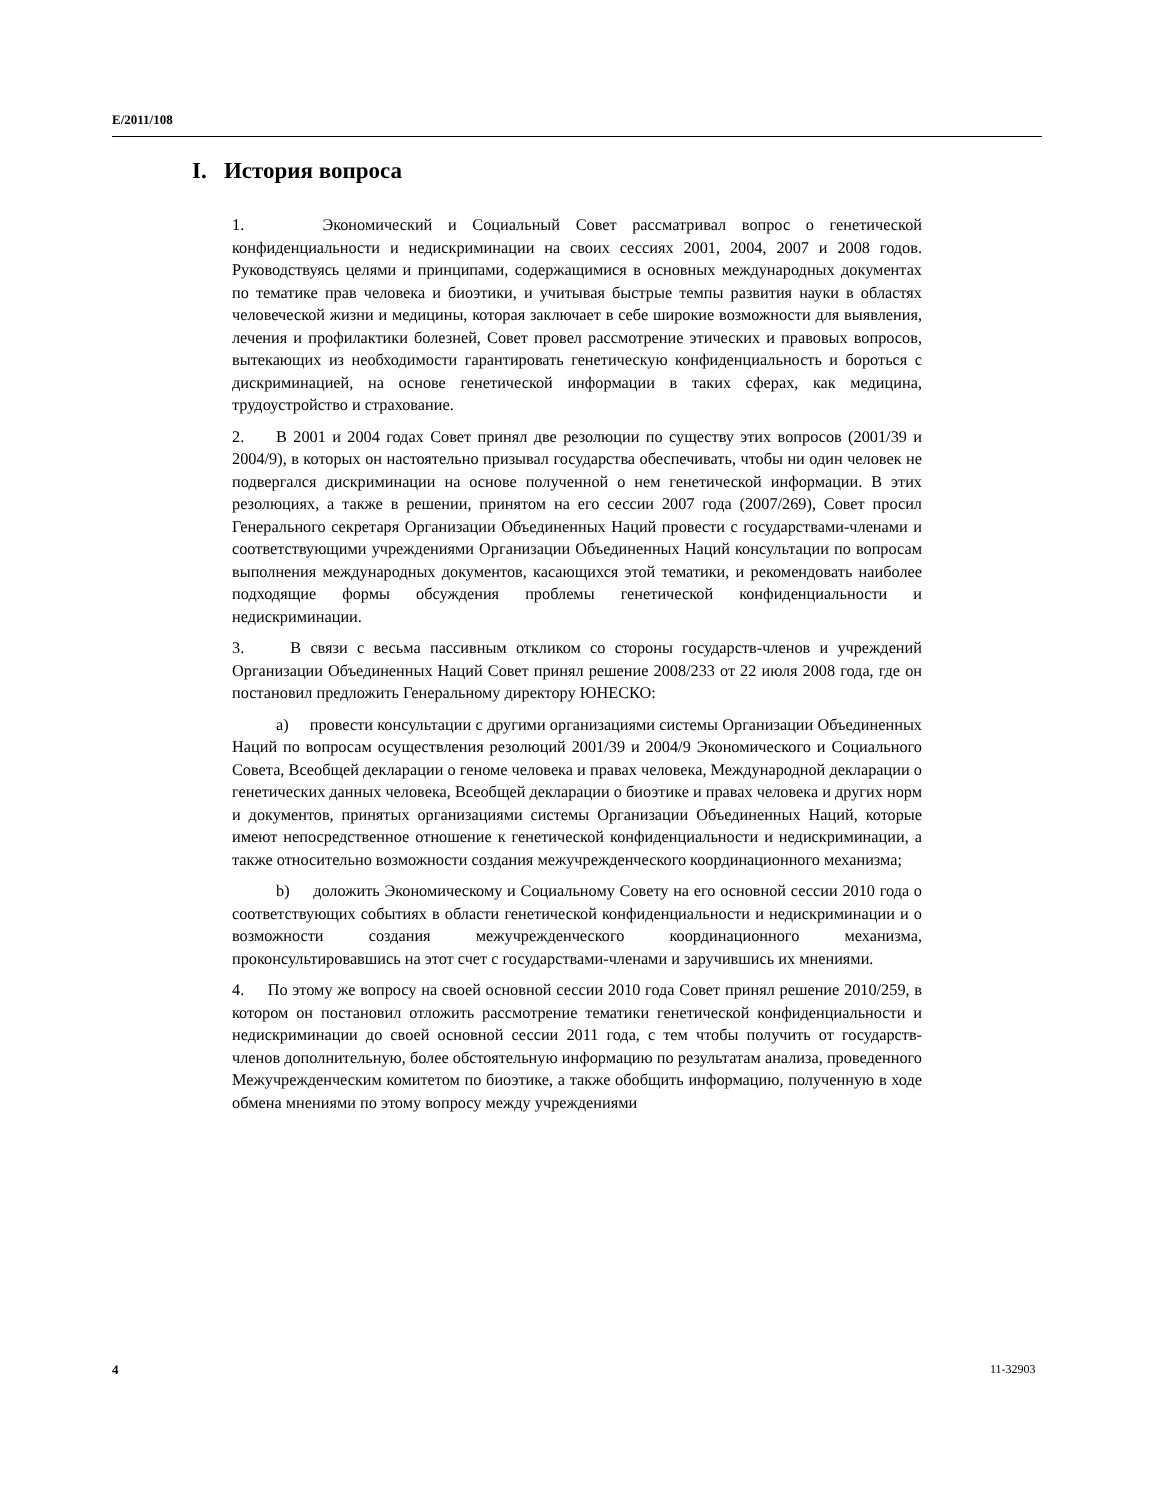E/2011/108
I. История вопроса
1. Экономический и Социальный Совет рассматривал вопрос о генетической конфиденциальности и недискриминации на своих сессиях 2001, 2004, 2007 и 2008 годов. Руководствуясь целями и принципами, содержащимися в основных международных документах по тематике прав человека и биоэтики, и учитывая быстрые темпы развития науки в областях человеческой жизни и медицины, которая заключает в себе широкие возможности для выявления, лечения и профилактики болезней, Совет провел рассмотрение этических и правовых вопросов, вытекающих из необходимости гарантировать генетическую конфиденциальность и бороться с дискриминацией, на основе генетической информации в таких сферах, как медицина, трудоустройство и страхование.
2. В 2001 и 2004 годах Совет принял две резолюции по существу этих вопросов (2001/39 и 2004/9), в которых он настоятельно призывал государства обеспечивать, чтобы ни один человек не подвергался дискриминации на основе полученной о нем генетической информации. В этих резолюциях, а также в решении, принятом на его сессии 2007 года (2007/269), Совет просил Генерального секретаря Организации Объединенных Наций провести с государствами-членами и соответствующими учреждениями Организации Объединенных Наций консультации по вопросам выполнения международных документов, касающихся этой тематики, и рекомендовать наиболее подходящие формы обсуждения проблемы генетической конфиденциальности и недискриминации.
3. В связи с весьма пассивным откликом со стороны государств-членов и учреждений Организации Объединенных Наций Совет принял решение 2008/233 от 22 июля 2008 года, где он постановил предложить Генеральному директору ЮНЕСКО:
a) провести консультации с другими организациями системы Организации Объединенных Наций по вопросам осуществления резолюций 2001/39 и 2004/9 Экономического и Социального Совета, Всеобщей декларации о геноме человека и правах человека, Международной декларации о генетических данных человека, Всеобщей декларации о биоэтике и правах человека и других норм и документов, принятых организациями системы Организации Объединенных Наций, которые имеют непосредственное отношение к генетической конфиденциальности и недискриминации, а также относительно возможности создания межучрежденческого координационного механизма;
b) доложить Экономическому и Социальному Совету на его основной сессии 2010 года о соответствующих событиях в области генетической конфиденциальности и недискриминации и о возможности создания межучрежденческого координационного механизма, проконсультировавшись на этот счет с государствами-членами и заручившись их мнениями.
4. По этому же вопросу на своей основной сессии 2010 года Совет принял решение 2010/259, в котором он постановил отложить рассмотрение тематики генетической конфиденциальности и недискриминации до своей основной сессии 2011 года, с тем чтобы получить от государств-членов дополнительную, более обстоятельную информацию по результатам анализа, проведенного Межучрежденческим комитетом по биоэтике, а также обобщить информацию, полученную в ходе обмена мнениями по этому вопросу между учреждениями
4 11-32903